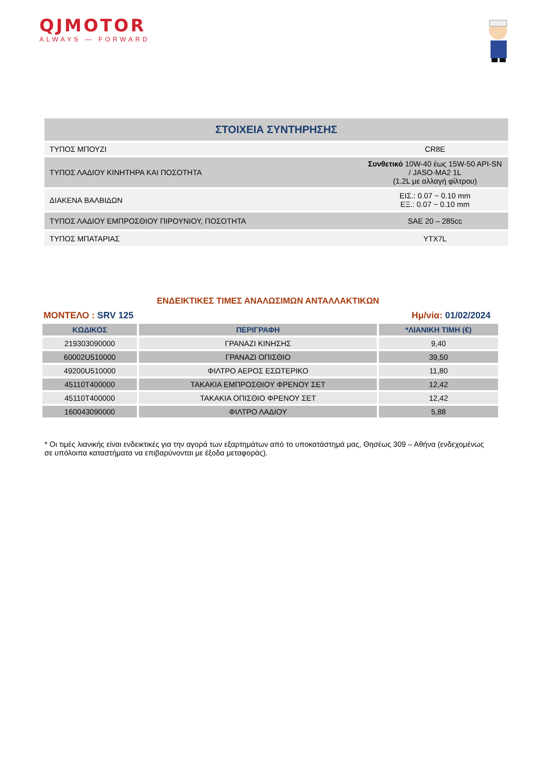QJMOTOR
ALWAYS — FORWARD
| ΣΤΟΙΧΕΙΑ ΣΥΝΤΗΡΗΣΗΣ | |
| ΤΥΠΟΣ ΜΠΟΥΖΙ | CR8E |
| ΤΥΠΟΣ ΛΑΔΙΟΥ ΚΙΝΗΤΗΡΑ ΚΑΙ ΠΟΣΟΤΗΤΑ | Συνθετικό 10W-40 έως 15W-50 API-SN / JASO-MA2 1L (1.2L με αλλαγή φίλτρου) |
| ΔΙΑΚΕΝΑ ΒΑΛΒΙΔΩΝ | ΕΙΣ.: 0.07 ~ 0.10 mm ΕΞ.: 0.07 ~ 0.10 mm |
| ΤΥΠΟΣ ΛΑΔΙΟΥ ΕΜΠΡΟΣΘΙΟΥ ΠΙΡΟΥΝΙΟΥ, ΠΟΣΟΤΗΤΑ | SAE 20 – 285cc |
| ΤΥΠΟΣ ΜΠΑΤΑΡΙΑΣ | YTX7L |
ΕΝΔΕΙΚΤΙΚΕΣ ΤΙΜΕΣ ΑΝΑΛΩΣΙΜΩΝ ΑΝΤΑΛΛΑΚΤΙΚΩΝ
ΜΟΝΤΕΛΟ : SRV 125 Ημ/νία: 01/02/2024
| ΚΩΔΙΚΟΣ | ΠΕΡΙΓΡΑΦΗ | *ΛΙΑΝΙΚΗ ΤΙΜΗ (€) |
| --- | --- | --- |
| 219303090000 | ΓΡΑΝΑΖΙ ΚΙΝΗΣΗΣ | 9,40 |
| 60002U510000 | ΓΡΑΝΑΖΙ ΟΠΙΣΘΙΟ | 39,50 |
| 49200U510000 | ΦΙΛΤΡΟ ΑΕΡΟΣ ΕΣΩΤΕΡΙΚΟ | 11,80 |
| 45110T400000 | ΤΑΚΑΚΙΑ ΕΜΠΡΟΣΘΙΟΥ ΦΡΕΝΟΥ ΣΕΤ | 12,42 |
| 45110T400000 | ΤΑΚΑΚΙΑ ΟΠΙΣΘΙΟ ΦΡΕΝΟΥ ΣΕΤ | 12,42 |
| 160043090000 | ΦΙΛΤΡΟ ΛΑΔΙΟΥ | 5,88 |
* Οι τιμές λιανικής είναι ενδεικτικές για την αγορά των εξαρτημάτων από το υποκατάστημά μας, Θησέως 309 – Αθήνα (ενδεχομένως σε υπόλοιπα καταστήματα να επιβαρύνονται με έξοδα μεταφοράς).